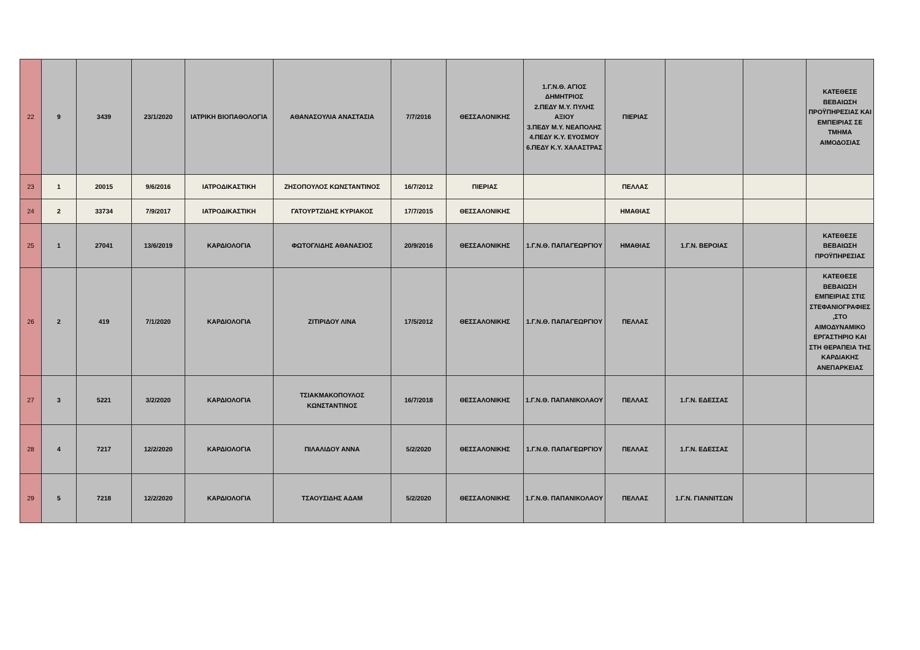| 22 | 9 | 3439 | 23/1/2020 | ΙΑΤΡΙΚΗ ΒΙΟΠΑΘΟΛΟΓΙΑ | ΑΘΑΝΑΣΟΥΛΙΑ ΑΝΑΣΤΑΣΙΑ | 7/7/2016 | ΘΕΣΣΑΛΟΝΙΚΗΣ | 1.Γ.Ν.Θ. ΑΓΙΟΣ ΔΗΜΗΤΡΙΟΣ 2.ΠΕΔΥ Μ.Υ. ΠΥΛΗΣ ΑΞΙΟΥ 3.ΠΕΔΥ Μ.Υ. ΝΕΑΠΟΛΗΣ 4.ΠΕΔΥ Κ.Υ. ΕΥΟΣΜΟΥ 6.ΠΕΔΥ Κ.Υ. ΧΑΛΑΣΤΡΑΣ | ΠΙΕΡΙΑΣ | | | ΚΑΤΕΘΕΣΕ ΒΕΒΑΙΩΣΗ ΠΡΟΫΠΗΡΕΣΙΑΣ ΚΑΙ ΕΜΠΕΙΡΙΑΣ ΣΕ ΤΜΗΜΑ ΑΙΜΟΔΟΣΙΑΣ |
| 23 | 1 | 20015 | 9/6/2016 | ΙΑΤΡΟΔΙΚΑΣΤΙΚΗ | ΖΗΣΟΠΟΥΛΟΣ ΚΩΝΣΤΑΝΤΙΝΟΣ | 16/7/2012 | ΠΙΕΡΙΑΣ | | ΠΕΛΛΑΣ | | | |
| 24 | 2 | 33734 | 7/9/2017 | ΙΑΤΡΟΔΙΚΑΣΤΙΚΗ | ΓΑΤΟΥΡΤΖΙΔΗΣ ΚΥΡΙΑΚΟΣ | 17/7/2015 | ΘΕΣΣΑΛΟΝΙΚΗΣ | | ΗΜΑΘΙΑΣ | | | |
| 25 | 1 | 27041 | 13/6/2019 | ΚΑΡΔΙΟΛΟΓΙΑ | ΦΩΤΟΓΛΙΔΗΣ ΑΘΑΝΑΣΙΟΣ | 20/9/2016 | ΘΕΣΣΑΛΟΝΙΚΗΣ | 1.Γ.Ν.Θ. ΠΑΠΑΓΕΩΡΓΙΟΥ | ΗΜΑΘΙΑΣ | 1.Γ.Ν. ΒΕΡΟΙΑΣ | | ΚΑΤΕΘΕΣΕ ΒΕΒΑΙΩΣΗ ΠΡΟΫΠΗΡΕΣΙΑΣ |
| 26 | 2 | 419 | 7/1/2020 | ΚΑΡΔΙΟΛΟΓΙΑ | ΖΙΤΙΡΙΔΟΥ ΛΙΝΑ | 17/5/2012 | ΘΕΣΣΑΛΟΝΙΚΗΣ | 1.Γ.Ν.Θ. ΠΑΠΑΓΕΩΡΓΙΟΥ | ΠΕΛΛΑΣ | | | ΚΑΤΕΘΕΣΕ ΒΕΒΑΙΩΣΗ ΕΜΠΕΙΡΙΑΣ ΣΤΙΣ ΣΤΕΦΑΝΙΟΓΡΑΦΙΕΣ ,ΣΤΟ ΑΙΜΟΔΥΝΑΜΙΚΟ ΕΡΓΑΣΤΗΡΙΟ ΚΑΙ ΣΤΗ ΘΕΡΑΠΕΙΑ ΤΗΣ ΚΑΡΔΙΑΚΗΣ ΑΝΕΠΑΡΚΕΙΑΣ |
| 27 | 3 | 5221 | 3/2/2020 | ΚΑΡΔΙΟΛΟΓΙΑ | ΤΣΙΑΚΜΑΚΟΠΟΥΛΟΣ ΚΩΝΣΤΑΝΤΙΝΟΣ | 16/7/2018 | ΘΕΣΣΑΛΟΝΙΚΗΣ | 1.Γ.Ν.Θ. ΠΑΠΑΝΙΚΟΛΑΟΥ | ΠΕΛΛΑΣ | 1.Γ.Ν. ΕΔΕΣΣΑΣ | | |
| 28 | 4 | 7217 | 12/2/2020 | ΚΑΡΔΙΟΛΟΓΙΑ | ΠΙΛΑΛΙΔΟΥ ΑΝΝΑ | 5/2/2020 | ΘΕΣΣΑΛΟΝΙΚΗΣ | 1.Γ.Ν.Θ. ΠΑΠΑΓΕΩΡΓΙΟΥ | ΠΕΛΛΑΣ | 1.Γ.Ν. ΕΔΕΣΣΑΣ | | |
| 29 | 5 | 7218 | 12/2/2020 | ΚΑΡΔΙΟΛΟΓΙΑ | ΤΣΑΟΥΣΙΔΗΣ ΑΔΑΜ | 5/2/2020 | ΘΕΣΣΑΛΟΝΙΚΗΣ | 1.Γ.Ν.Θ. ΠΑΠΑΝΙΚΟΛΑΟΥ | ΠΕΛΛΑΣ | 1.Γ.Ν. ΓΙΑΝΝΙΤΣΩΝ | | |